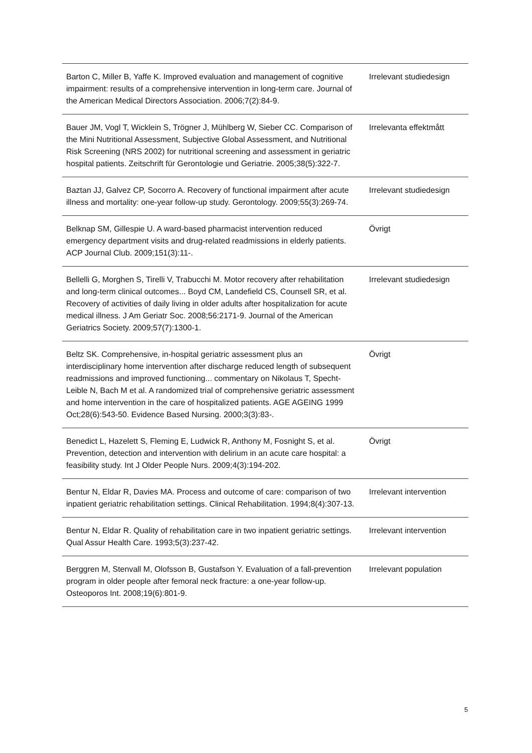| Barton C, Miller B, Yaffe K. Improved evaluation and management of cognitive impairment: results of a comprehensive intervention in long-term care. Journal of the American Medical Directors Association. 2006;7(2):84-9. | Irrelevant studiedesign |
| Bauer JM, Vogl T, Wicklein S, Trögner J, Mühlberg W, Sieber CC. Comparison of the Mini Nutritional Assessment, Subjective Global Assessment, and Nutritional Risk Screening (NRS 2002) for nutritional screening and assessment in geriatric hospital patients. Zeitschrift für Gerontologie und Geriatrie. 2005;38(5):322-7. | Irrelevanta effektmått |
| Baztan JJ, Galvez CP, Socorro A. Recovery of functional impairment after acute illness and mortality: one-year follow-up study. Gerontology. 2009;55(3):269-74. | Irrelevant studiedesign |
| Belknap SM, Gillespie U. A ward-based pharmacist intervention reduced emergency department visits and drug-related readmissions in elderly patients. ACP Journal Club. 2009;151(3):11-. | Övrigt |
| Bellelli G, Morghen S, Tirelli V, Trabucchi M. Motor recovery after rehabilitation and long-term clinical outcomes... Boyd CM, Landefield CS, Counsell SR, et al. Recovery of activities of daily living in older adults after hospitalization for acute medical illness. J Am Geriatr Soc. 2008;56:2171-9. Journal of the American Geriatrics Society. 2009;57(7):1300-1. | Irrelevant studiedesign |
| Beltz SK. Comprehensive, in-hospital geriatric assessment plus an interdisciplinary home intervention after discharge reduced length of subsequent readmissions and improved functioning... commentary on Nikolaus T, Specht-Leible N, Bach M et al. A randomized trial of comprehensive geriatric assessment and home intervention in the care of hospitalized patients. AGE AGEING 1999 Oct;28(6):543-50. Evidence Based Nursing. 2000;3(3):83-. | Övrigt |
| Benedict L, Hazelett S, Fleming E, Ludwick R, Anthony M, Fosnight S, et al. Prevention, detection and intervention with delirium in an acute care hospital: a feasibility study. Int J Older People Nurs. 2009;4(3):194-202. | Övrigt |
| Bentur N, Eldar R, Davies MA. Process and outcome of care: comparison of two inpatient geriatric rehabilitation settings. Clinical Rehabilitation. 1994;8(4):307-13. | Irrelevant intervention |
| Bentur N, Eldar R. Quality of rehabilitation care in two inpatient geriatric settings. Qual Assur Health Care. 1993;5(3):237-42. | Irrelevant intervention |
| Berggren M, Stenvall M, Olofsson B, Gustafson Y. Evaluation of a fall-prevention program in older people after femoral neck fracture: a one-year follow-up. Osteoporos Int. 2008;19(6):801-9. | Irrelevant population |
5